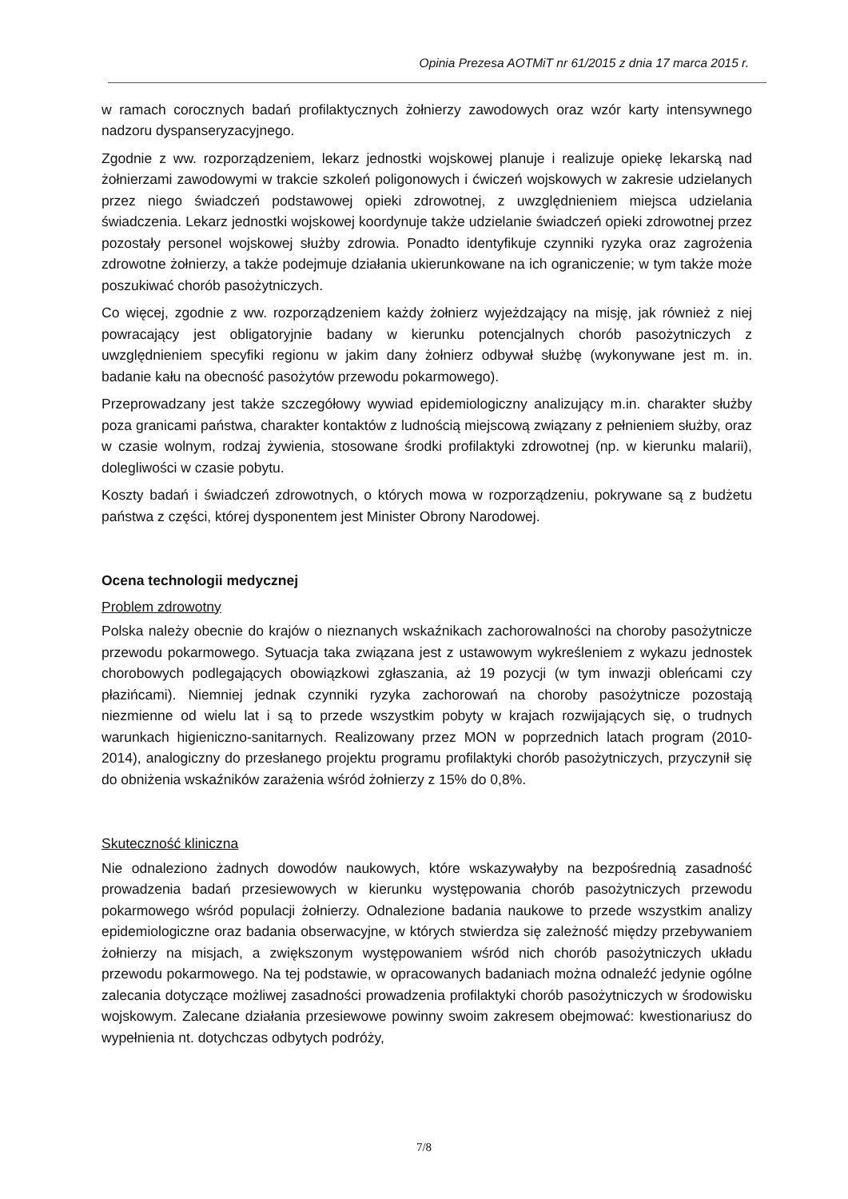Opinia Prezesa AOTMiT nr 61/2015 z dnia 17 marca 2015 r.
w ramach corocznych badań profilaktycznych żołnierzy zawodowych oraz wzór karty intensywnego nadzoru dyspanseryzacyjnego.
Zgodnie z ww. rozporządzeniem, lekarz jednostki wojskowej planuje i realizuje opiekę lekarską nad żołnierzami zawodowymi w trakcie szkoleń poligonowych i ćwiczeń wojskowych w zakresie udzielanych przez niego świadczeń podstawowej opieki zdrowotnej, z uwzględnieniem miejsca udzielania świadczenia. Lekarz jednostki wojskowej koordynuje także udzielanie świadczeń opieki zdrowotnej przez pozostały personel wojskowej służby zdrowia. Ponadto identyfikuje czynniki ryzyka oraz zagrożenia zdrowotne żołnierzy, a także podejmuje działania ukierunkowane na ich ograniczenie; w tym także może poszukiwać chorób pasożytniczych.
Co więcej, zgodnie z ww. rozporządzeniem każdy żołnierz wyjeżdzający na misję, jak również z niej powracający jest obligatoryjnie badany w kierunku potencjalnych chorób pasożytniczych z uwzględnieniem specyfiki regionu w jakim dany żołnierz odbywał służbę (wykonywane jest m. in. badanie kału na obecność pasożytów przewodu pokarmowego).
Przeprowadzany jest także szczegółowy wywiad epidemiologiczny analizujący m.in. charakter służby poza granicami państwa, charakter kontaktów z ludnością miejscową związany z pełnieniem służby, oraz w czasie wolnym, rodzaj żywienia, stosowane środki profilaktyki zdrowotnej (np. w kierunku malarii), dolegliwości w czasie pobytu.
Koszty badań i świadczeń zdrowotnych, o których mowa w rozporządzeniu, pokrywane są z budżetu państwa z części, której dysponentem jest Minister Obrony Narodowej.
Ocena technologii medycznej
Problem zdrowotny
Polska należy obecnie do krajów o nieznanych wskaźnikach zachorowalności na choroby pasożytnicze przewodu pokarmowego. Sytuacja taka związana jest z ustawowym wykreśleniem z wykazu jednostek chorobowych podlegających obowiązkowi zgłaszania, aż 19 pozycji (w tym inwazji obleńcami czy płazińcami). Niemniej jednak czynniki ryzyka zachorowań na choroby pasożytnicze pozostają niezmienne od wielu lat i są to przede wszystkim pobyty w krajach rozwijających się, o trudnych warunkach higieniczno-sanitarnych. Realizowany przez MON w poprzednich latach program (2010-2014), analogiczny do przesłanego projektu programu profilaktyki chorób pasożytniczych, przyczynił się do obniżenia wskaźników zarażenia wśród żołnierzy z 15% do 0,8%.
Skuteczność kliniczna
Nie odnaleziono żadnych dowodów naukowych, które wskazywałyby na bezpośrednią zasadność prowadzenia badań przesiewowych w kierunku występowania chorób pasożytniczych przewodu pokarmowego wśród populacji żołnierzy. Odnalezione badania naukowe to przede wszystkim analizy epidemiologiczne oraz badania obserwacyjne, w których stwierdza się zależność między przebywaniem żołnierzy na misjach, a zwiększonym występowaniem wśród nich chorób pasożytniczych układu przewodu pokarmowego. Na tej podstawie, w opracowanych badaniach można odnaleźć jedynie ogólne zalecania dotyczące możliwej zasadności prowadzenia profilaktyki chorób pasożytniczych w środowisku wojskowym. Zalecane działania przesiewowe powinny swoim zakresem obejmować: kwestionariusz do wypełnienia nt. dotychczas odbytych podróży,
7/8